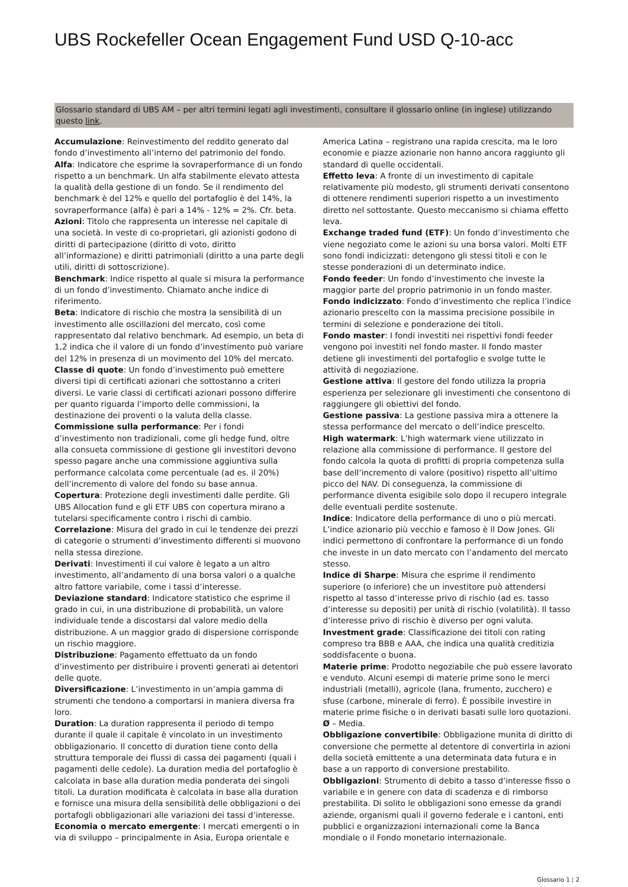UBS Rockefeller Ocean Engagement Fund USD Q-10-acc
Glossario standard di UBS AM – per altri termini legati agli investimenti, consultare il glossario online (in inglese) utilizzando questo link.
Accumulazione: Reinvestimento del reddito generato dal fondo d’investimento all’interno del patrimonio del fondo.
Alfa: Indicatore che esprime la sovraperformance di un fondo rispetto a un benchmark. Un alfa stabilmente elevato attesta la qualità della gestione di un fondo. Se il rendimento del benchmark è del 12% e quello del portafoglio è del 14%, la sovraperformance (alfa) è pari a 14% - 12% = 2%. Cfr. beta.
Azioni: Titolo che rappresenta un interesse nel capitale di una società. In veste di co-proprietari, gli azionisti godono di diritti di partecipazione (diritto di voto, diritto all’informazione) e diritti patrimoniali (diritto a una parte degli utili, diritti di sottoscrizione).
Benchmark: Indice rispetto al quale si misura la performance di un fondo d’investimento. Chiamato anche indice di riferimento.
Beta: Indicatore di rischio che mostra la sensibilità di un investimento alle oscillazioni del mercato, così come rappresentato dal relativo benchmark. Ad esempio, un beta di 1,2 indica che il valore di un fondo d’investimento può variare del 12% in presenza di un movimento del 10% del mercato.
Classe di quote: Un fondo d’investimento può emettere diversi tipi di certificati azionari che sottostanno a criteri diversi. Le varie classi di certificati azionari possono differire per quanto riguarda l’importo delle commissioni, la destinazione dei proventi o la valuta della classe.
Commissione sulla performance: Per i fondi d’investimento non tradizionali, come gli hedge fund, oltre alla consueta commissione di gestione gli investitori devono spesso pagare anche una commissione aggiuntiva sulla performance calcolata come percentuale (ad es. il 20%) dell’incremento di valore del fondo su base annua.
Copertura: Protezione degli investimenti dalle perdite. Gli UBS Allocation fund e gli ETF UBS con copertura mirano a tutelarsi specificamente contro i rischi di cambio.
Correlazione: Misura del grado in cui le tendenze dei prezzi di categorie o strumenti d’investimento differenti si muovono nella stessa direzione.
Derivati: Investimenti il cui valore è legato a un altro investimento, all’andamento di una borsa valori o a qualche altro fattore variabile, come i tassi d’interesse.
Deviazione standard: Indicatore statistico che esprime il grado in cui, in una distribuzione di probabilità, un valore individuale tende a discostarsi dal valore medio della distribuzione. A un maggior grado di dispersione corrisponde un rischio maggiore.
Distribuzione: Pagamento effettuato da un fondo d’investimento per distribuire i proventi generati ai detentori delle quote.
Diversificazione: L’investimento in un’ampia gamma di strumenti che tendono a comportarsi in maniera diversa fra loro.
Duration: La duration rappresenta il periodo di tempo durante il quale il capitale è vincolato in un investimento obbligazionario. Il concetto di duration tiene conto della struttura temporale dei flussi di cassa dei pagamenti (quali i pagamenti delle cedole). La duration media del portafoglio è calcolata in base alla duration media ponderata dei singoli titoli. La duration modificata è calcolata in base alla duration e fornisce una misura della sensibilità delle obbligazioni o dei portafogli obbligazionari alle variazioni dei tassi d’interesse.
Economia o mercato emergente: I mercati emergenti o in via di sviluppo – principalmente in Asia, Europa orientale e America Latina – registrano una rapida crescita, ma le loro economie e piazze azionarie non hanno ancora raggiunto gli standard di quelle occidentali.
Effetto leva: A fronte di un investimento di capitale relativamente più modesto, gli strumenti derivati consentono di ottenere rendimenti superiori rispetto a un investimento diretto nel sottostante. Questo meccanismo si chiama effetto leva.
Exchange traded fund (ETF): Un fondo d’investimento che viene negoziato come le azioni su una borsa valori. Molti ETF sono fondi indicizzati: detengono gli stessi titoli e con le stesse ponderazioni di un determinato indice.
Fondo feeder: Un fondo d’investimento che investe la maggior parte del proprio patrimonio in un fondo master.
Fondo indicizzato: Fondo d’investimento che replica l’indice azionario prescelto con la massima precisione possibile in termini di selezione e ponderazione dei titoli.
Fondo master: I fondi investiti nei rispettivi fondi feeder vengono poi investiti nel fondo master. Il fondo master detiene gli investimenti del portafoglio e svolge tutte le attività di negoziazione.
Gestione attiva: Il gestore del fondo utilizza la propria esperienza per selezionare gli investimenti che consentono di raggiungere gli obiettivi del fondo.
Gestione passiva: La gestione passiva mira a ottenere la stessa performance del mercato o dell’indice prescelto.
High watermark: L’high watermark viene utilizzato in relazione alla commissione di performance. Il gestore del fondo calcola la quota di profitti di propria competenza sulla base dell’incremento di valore (positivo) rispetto all’ultimo picco del NAV. Di conseguenza, la commissione di performance diventa esigibile solo dopo il recupero integrale delle eventuali perdite sostenute.
Indice: Indicatore della performance di uno o più mercati. L’indice azionario più vecchio e famoso è il Dow Jones. Gli indici permettono di confrontare la performance di un fondo che investe in un dato mercato con l’andamento del mercato stesso.
Indice di Sharpe: Misura che esprime il rendimento superiore (o inferiore) che un investitore può attendersi rispetto al tasso d’interesse privo di rischio (ad es. tasso d’interesse su depositi) per unità di rischio (volatilità). Il tasso d’interesse privo di rischio è diverso per ogni valuta.
Investment grade: Classificazione dei titoli con rating compreso tra BBB e AAA, che indica una qualità creditizia soddisfacente o buona.
Materie prime: Prodotto negoziabile che può essere lavorato e venduto. Alcuni esempi di materie prime sono le merci industriali (metalli), agricole (lana, frumento, zucchero) e sfuse (carbone, minerale di ferro). È possibile investire in materie prime fisiche o in derivati basati sulle loro quotazioni.
Ø – Media.
Obbligazione convertibile: Obbligazione munita di diritto di conversione che permette al detentore di convertirla in azioni della società emittente a una determinata data futura e in base a un rapporto di conversione prestabilito.
Obbligazioni: Strumento di debito a tasso d’interesse fisso o variabile e in genere con data di scadenza e di rimborso prestabilita. Di solito le obbligazioni sono emesse da grandi aziende, organismi quali il governo federale e i cantoni, enti pubblici e organizzazioni internazionali come la Banca mondiale o il Fondo monetario internazionale.
Glossario 1 ¦ 2